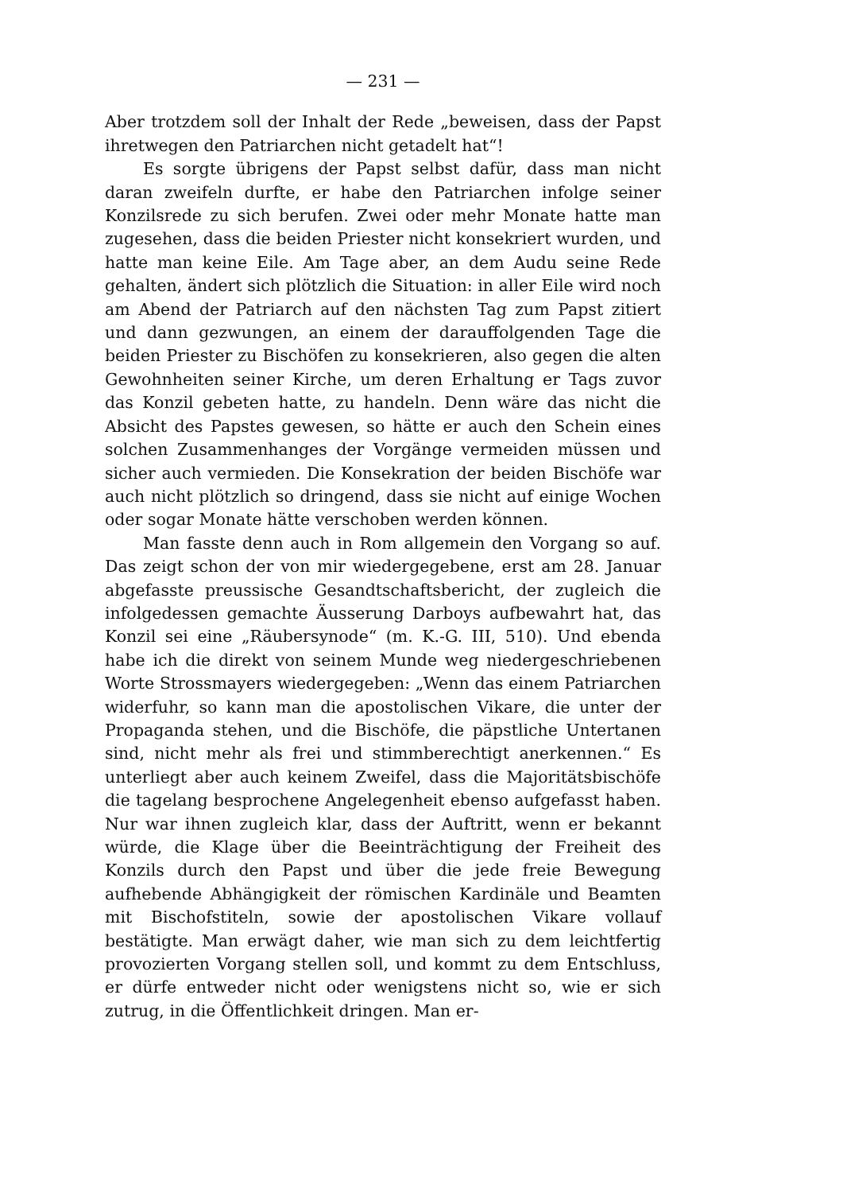— 231 —
Aber trotzdem soll der Inhalt der Rede „beweisen, dass der Papst ihretwegen den Patriarchen nicht getadelt hat“!
Es sorgte übrigens der Papst selbst dafür, dass man nicht daran zweifeln durfte, er habe den Patriarchen infolge seiner Konzilsrede zu sich berufen. Zwei oder mehr Monate hatte man zugesehen, dass die beiden Priester nicht konsekriert wurden, und hatte man keine Eile. Am Tage aber, an dem Audu seine Rede gehalten, ändert sich plötzlich die Situation: in aller Eile wird noch am Abend der Patriarch auf den nächsten Tag zum Papst zitiert und dann gezwungen, an einem der darauffolgenden Tage die beiden Priester zu Bischöfen zu konsekrieren, also gegen die alten Gewohnheiten seiner Kirche, um deren Erhaltung er Tags zuvor das Konzil gebeten hatte, zu handeln. Denn wäre das nicht die Absicht des Papstes gewesen, so hätte er auch den Schein eines solchen Zusammenhanges der Vorgänge vermeiden müssen und sicher auch vermieden. Die Konsekration der beiden Bischöfe war auch nicht plötzlich so dringend, dass sie nicht auf einige Wochen oder sogar Monate hätte verschoben werden können.
Man fasste denn auch in Rom allgemein den Vorgang so auf. Das zeigt schon der von mir wiedergegebene, erst am 28. Januar abgefasste preussische Gesandtschaftsbericht, der zugleich die infolgedessen gemachte Äusserung Darboys aufbewahrt hat, das Konzil sei eine „Räubersynode“ (m. K.-G. III, 510). Und ebenda habe ich die direkt von seinem Munde weg niedergeschriebenen Worte Strossmayers wiedergegeben: „Wenn das einem Patriarchen widerfuhr, so kann man die apostolischen Vikare, die unter der Propaganda stehen, und die Bischöfe, die päpstliche Untertanen sind, nicht mehr als frei und stimmberechtigt anerkennen.“ Es unterliegt aber auch keinem Zweifel, dass die Majoritätsbischöfe die tagelang besprochene Angelegenheit ebenso aufgefasst haben. Nur war ihnen zugleich klar, dass der Auftritt, wenn er bekannt würde, die Klage über die Beeinträchtigung der Freiheit des Konzils durch den Papst und über die jede freie Bewegung aufhebende Abhängigkeit der römischen Kardinäle und Beamten mit Bischofstiteln, sowie der apostolischen Vikare vollauf bestätigte. Man erwägt daher, wie man sich zu dem leichtfertig provozierten Vorgang stellen soll, und kommt zu dem Entschluss, er dürfe entweder nicht oder wenigstens nicht so, wie er sich zutrug, in die Öffentlichkeit dringen. Man er-